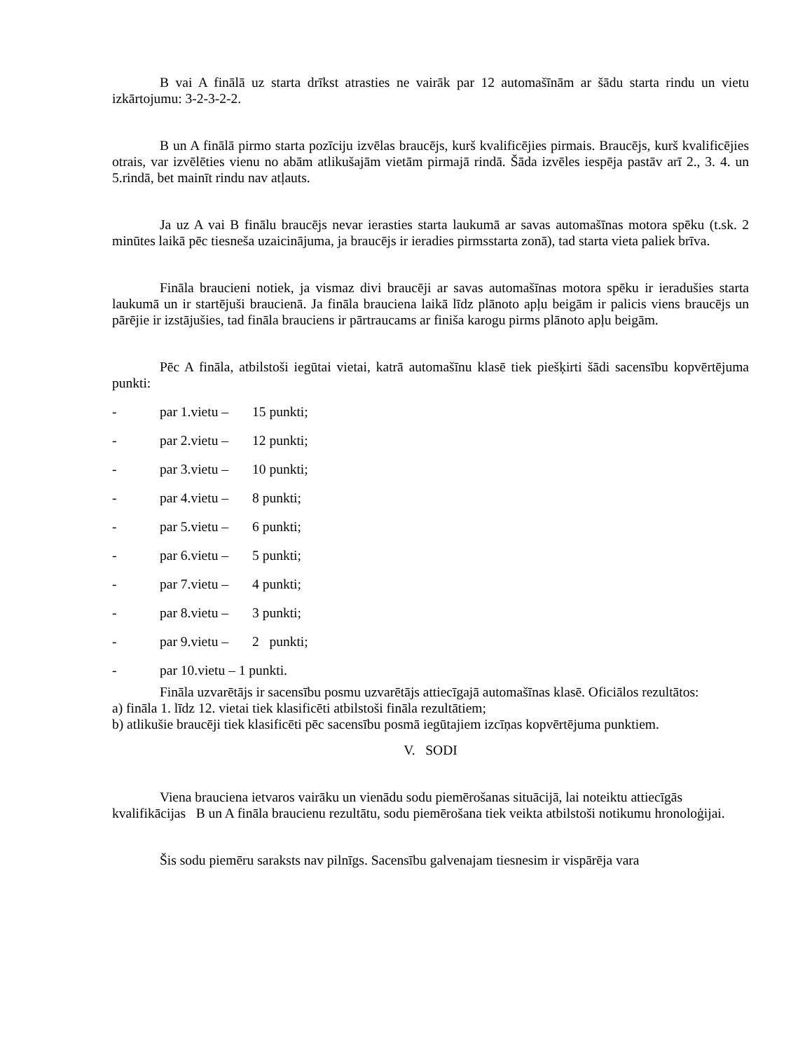B vai A finālā uz starta drīkst atrasties ne vairāk par 12 automašīnām ar šādu starta rindu un vietu izkārtojumu: 3-2-3-2-2.
B un A finālā pirmo starta pozīciju izvēlas braucējs, kurš kvalificējies pirmais. Braucējs, kurš kvalificējies otrais, var izvēlēties vienu no abām atlikušajām vietām pirmajā rindā. Šāda izvēles iespēja pastāv arī 2., 3. 4. un 5.rindā, bet mainīt rindu nav atļauts.
Ja uz A vai B finālu braucējs nevar ierasties starta laukumā ar savas automašīnas motora spēku (t.sk. 2 minūtes laikā pēc tiesneša uzaicinājuma, ja braucējs ir ieradies pirmsstarta zonā), tad starta vieta paliek brīva.
Fināla braucieni notiek, ja vismaz divi braucēji ar savas automašīnas motora spēku ir ieradušies starta laukumā un ir startējuši braucienā. Ja fināla brauciena laikā līdz plānoto apļu beigām ir palicis viens braucējs un pārējie ir izstājušies, tad fināla brauciens ir pārtraucams ar finiša karogu pirms plānoto apļu beigām.
Pēc A fināla, atbilstoši iegūtai vietai, katrā automašīnu klasē tiek piešķirti šādi sacensību kopvērtējuma punkti:
- par 1.vietu – 15 punkti;
- par 2.vietu – 12 punkti;
- par 3.vietu – 10 punkti;
- par 4.vietu – 8 punkti;
- par 5.vietu – 6 punkti;
- par 6.vietu – 5 punkti;
- par 7.vietu – 4 punkti;
- par 8.vietu – 3 punkti;
- par 9.vietu – 2 punkti;
- par 10.vietu – 1 punkti.
Fināla uzvarētājs ir sacensību posmu uzvarētājs attiecīgajā automašīnas klasē. Oficiālos rezultātos:
a) fināla 1. līdz 12. vietai tiek klasificēti atbilstoši fināla rezultātiem;
b) atlikušie braucēji tiek klasificēti pēc sacensību posmā iegūtajiem izcīņas kopvērtējuma punktiem.
V. SODI
Viena brauciena ietvaros vairāku un vienādu sodu piemērošanas situācijā, lai noteiktu attiecīgās kvalifikācijas B un A fināla braucienu rezultātu, sodu piemērošana tiek veikta atbilstoši notikumu hronoloģijai.
Šis sodu piemēru saraksts nav pilnīgs. Sacensību galvenajam tiesnesim ir vispārēja vara